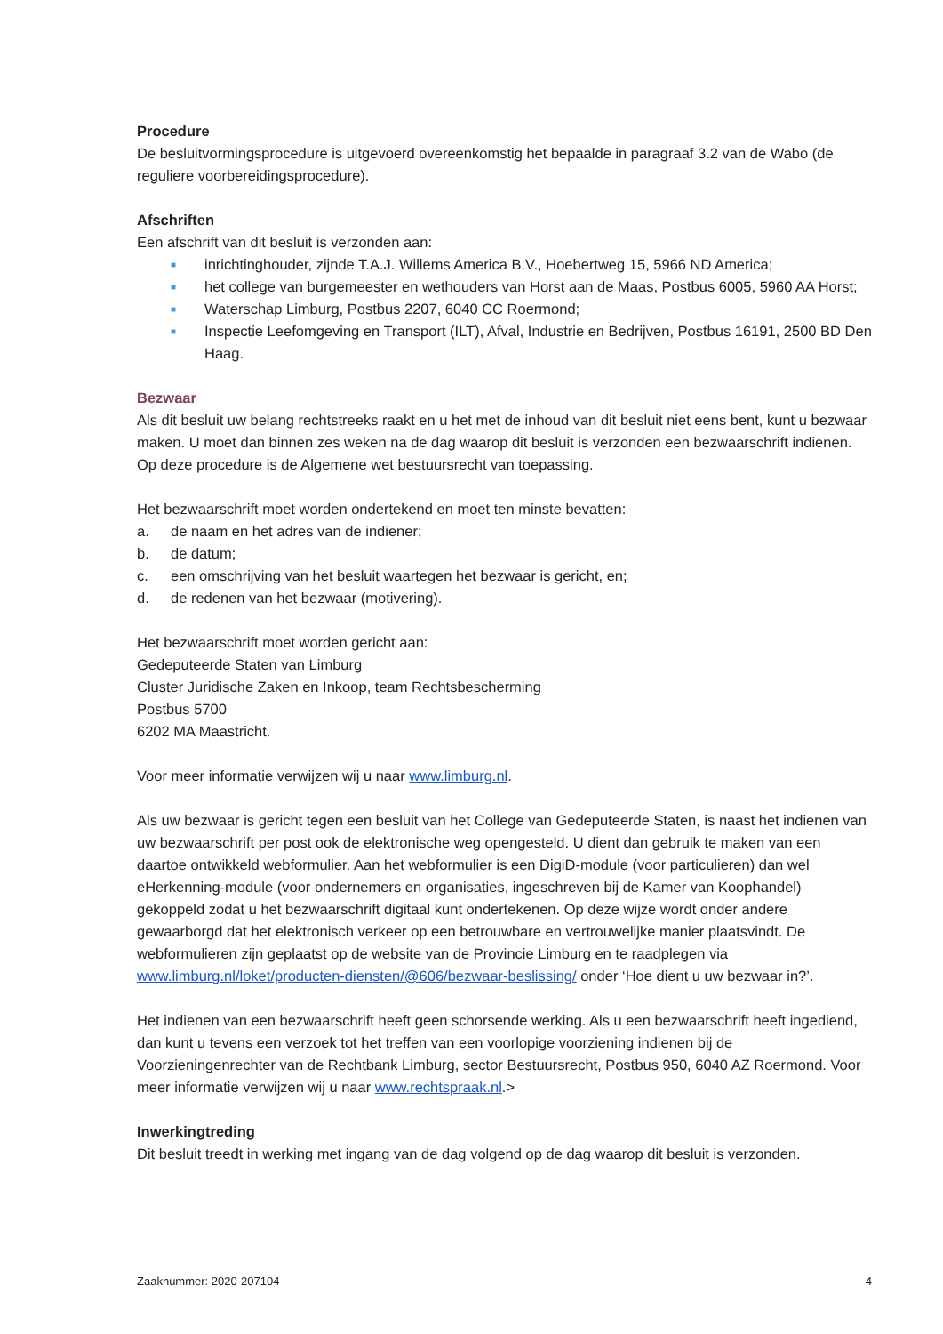Procedure
De besluitvormingsprocedure is uitgevoerd overeenkomstig het bepaalde in paragraaf 3.2 van de Wabo (de reguliere voorbereidingsprocedure).
Afschriften
Een afschrift van dit besluit is verzonden aan:
■ inrichtinghouder, zijnde T.A.J. Willems America B.V., Hoebertweg 15, 5966 ND America;
■ het college van burgemeester en wethouders van Horst aan de Maas, Postbus 6005, 5960 AA Horst;
■ Waterschap Limburg, Postbus 2207, 6040 CC Roermond;
■ Inspectie Leefomgeving en Transport (ILT), Afval, Industrie en Bedrijven, Postbus 16191, 2500 BD Den Haag.
Bezwaar
Als dit besluit uw belang rechtstreeks raakt en u het met de inhoud van dit besluit niet eens bent, kunt u bezwaar maken. U moet dan binnen zes weken na de dag waarop dit besluit is verzonden een bezwaarschrift indienen. Op deze procedure is de Algemene wet bestuursrecht van toepassing.
Het bezwaarschrift moet worden ondertekend en moet ten minste bevatten:
a. de naam en het adres van de indiener;
b. de datum;
c. een omschrijving van het besluit waartegen het bezwaar is gericht, en;
d. de redenen van het bezwaar (motivering).
Het bezwaarschrift moet worden gericht aan:
Gedeputeerde Staten van Limburg
Cluster Juridische Zaken en Inkoop, team Rechtsbescherming
Postbus 5700
6202 MA Maastricht.
Voor meer informatie verwijzen wij u naar www.limburg.nl.
Als uw bezwaar is gericht tegen een besluit van het College van Gedeputeerde Staten, is naast het indienen van uw bezwaarschrift per post ook de elektronische weg opengesteld. U dient dan gebruik te maken van een daartoe ontwikkeld webformulier. Aan het webformulier is een DigiD-module (voor particulieren) dan wel eHerkenning-module (voor ondernemers en organisaties, ingeschreven bij de Kamer van Koophandel) gekoppeld zodat u het bezwaarschrift digitaal kunt ondertekenen. Op deze wijze wordt onder andere gewaarborgd dat het elektronisch verkeer op een betrouwbare en vertrouwelijke manier plaatsvindt. De webformulieren zijn geplaatst op de website van de Provincie Limburg en te raadplegen via www.limburg.nl/loket/producten-diensten/@606/bezwaar-beslissing/ onder ‘Hoe dient u uw bezwaar in?’.
Het indienen van een bezwaarschrift heeft geen schorsende werking. Als u een bezwaarschrift heeft ingediend, dan kunt u tevens een verzoek tot het treffen van een voorlopige voorziening indienen bij de Voorzieningenrechter van de Rechtbank Limburg, sector Bestuursrecht, Postbus 950, 6040 AZ Roermond. Voor meer informatie verwijzen wij u naar www.rechtspraak.nl.>
Inwerkingtreding
Dit besluit treedt in werking met ingang van de dag volgend op de dag waarop dit besluit is verzonden.
Zaaknummer: 2020-207104 4